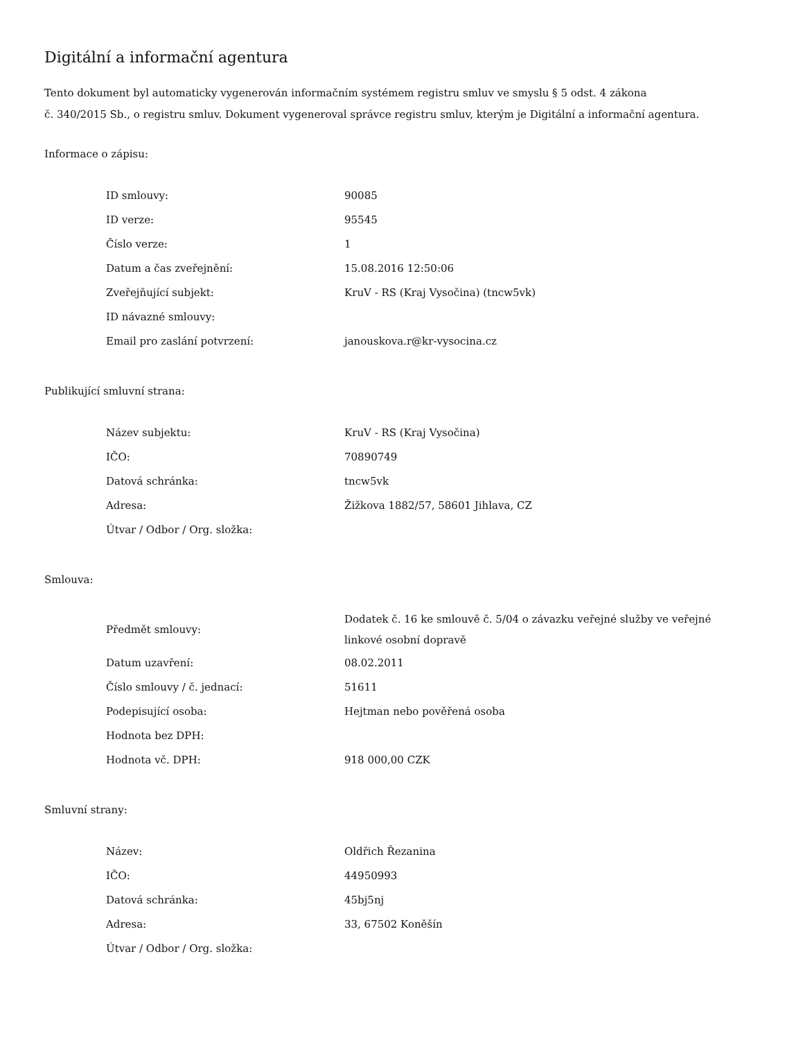Digitální a informační agentura
Tento dokument byl automaticky vygenerován informačním systémem registru smluv ve smyslu § 5 odst. 4 zákona
č. 340/2015 Sb., o registru smluv. Dokument vygeneroval správce registru smluv, kterým je Digitální a informační agentura.
Informace o zápisu:
| ID smlouvy: | 90085 |
| ID verze: | 95545 |
| Číslo verze: | 1 |
| Datum a čas zveřejnění: | 15.08.2016 12:50:06 |
| Zveřejňující subjekt: | KruV - RS (Kraj Vysočina) (tncw5vk) |
| ID návazné smlouvy: | |
| Email pro zaslání potvrzení: | janouskova.r@kr-vysocina.cz |
Publikující smluvní strana:
| Název subjektu: | KruV - RS (Kraj Vysočina) |
| IČO: | 70890749 |
| Datová schránka: | tncw5vk |
| Adresa: | Žižkova 1882/57, 58601 Jihlava, CZ |
| Útvar / Odbor / Org. složka: | |
Smlouva:
| Předmět smlouvy: | Dodatek č. 16 ke smlouvě č. 5/04 o závazku veřejné služby ve veřejné linkové osobní dopravě |
| Datum uzavření: | 08.02.2011 |
| Číslo smlouvy / č. jednací: | 51611 |
| Podepisující osoba: | Hejtman nebo pověřená osoba |
| Hodnota bez DPH: | |
| Hodnota vč. DPH: | 918 000,00 CZK |
Smluvní strany:
| Název: | Oldřich Řezanina |
| IČO: | 44950993 |
| Datová schránka: | 45bj5nj |
| Adresa: | 33, 67502 Koněšín |
| Útvar / Odbor / Org. složka: | |